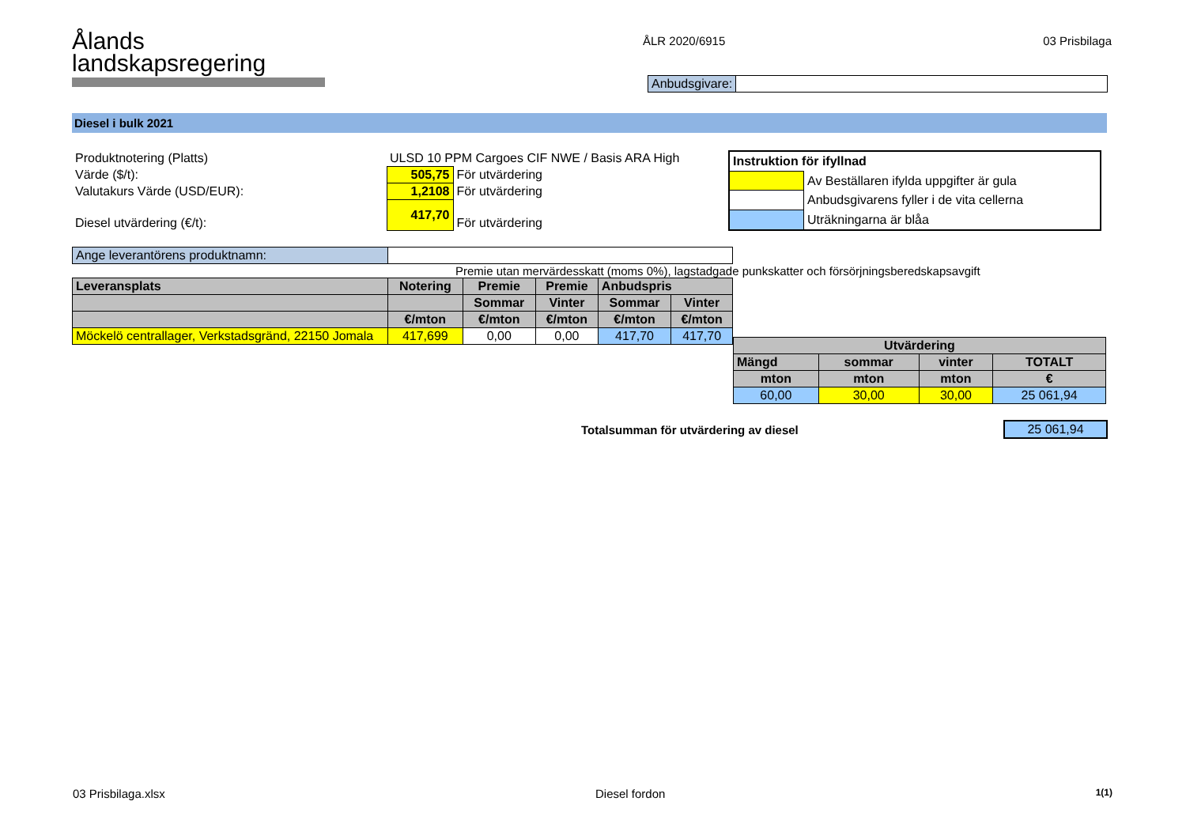Ålands
landskapsregering
ÅLR 2020/6915 03 Prisbilaga
| Anbudsgivare: | |
Diesel i bulk 2021
| Produktnotering (Platts) | ULSD 10 PPM Cargoes CIF NWE / Basis ARA High | |
| Värde ($/t): | 505,75 | För utvärdering |
| Valutakurs Värde (USD/EUR): | 1,2108 | För utvärdering |
| Diesel utvärdering (€/t): | 417,70 | För utvärdering |
| Instruktion för ifyllnad | |
| | Av Beställaren ifylda uppgifter är gula |
| | Anbudsgivarens fyller i de vita cellerna |
| | Uträkningarna är blåa |
| Ange leverantörens produktnamn: | |
Premie utan mervärdesskatt (moms 0%), lagstadgade punkskatter och försörjningsberedskapsavgift
| Leveransplats | Notering | Premie | Premie | Anbudspris | |
| | | Sommar | Vinter | Sommar | Vinter |
| | €/mton | €/mton | €/mton | €/mton | €/mton |
| Möckelö centrallager, Verkstadsgränd, 22150 Jomala | 417,699 | 0,00 | 0,00 | 417,70 | 417,70 |
| Utvärdering | | | |
| Mängd | sommar | vinter | TOTALT |
| mton | mton | mton | € |
| 60,00 | 30,00 | 30,00 | 25 061,94 |
Totalsumman för utvärdering av diesel
| 25 061,94 |
03 Prisbilaga.xlsx Diesel fordon 1(1)